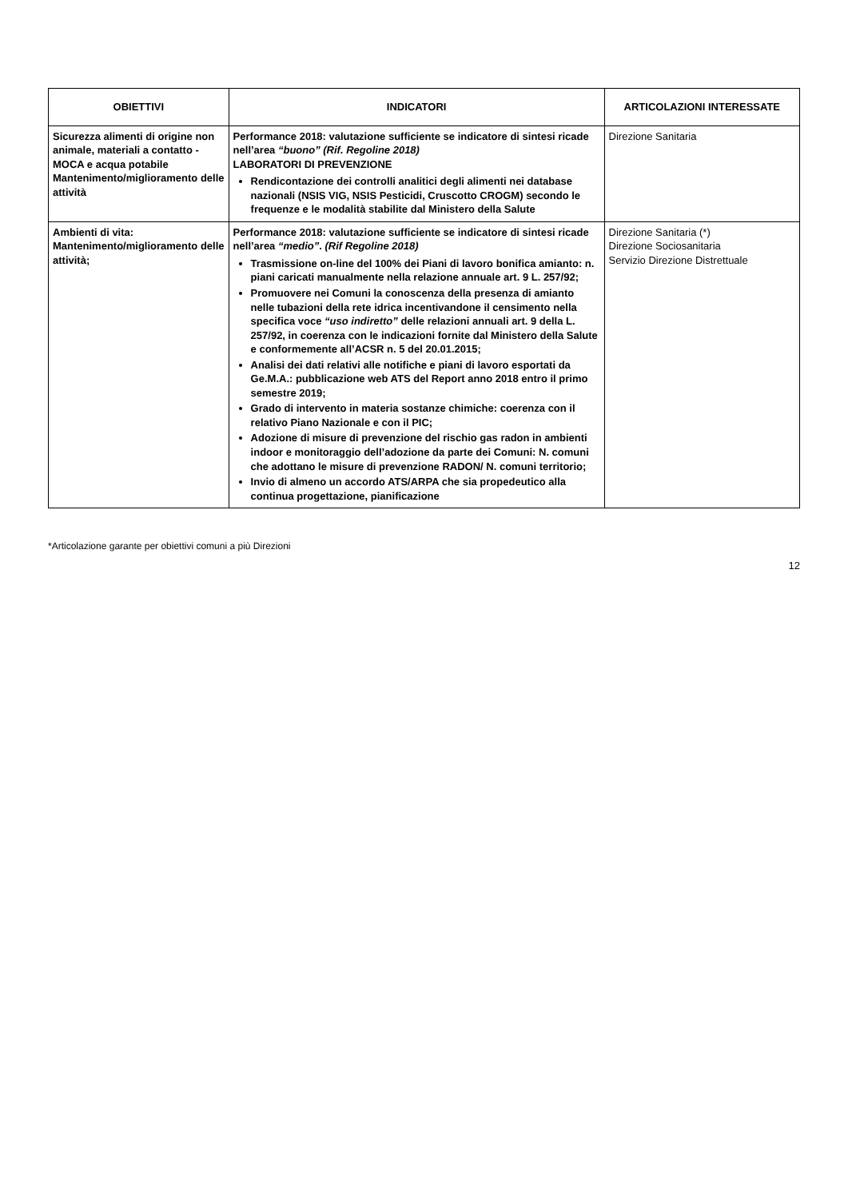| OBIETTIVI | INDICATORI | ARTICOLAZIONI INTERESSATE |
| --- | --- | --- |
| Sicurezza alimenti di origine non animale, materiali a contatto - MOCA e acqua potabile Mantenimento/miglioramento delle attività | Performance 2018: valutazione sufficiente se indicatore di sintesi ricade nell’area “buono” (Rif. Regoline 2018) LABORATORI DI PREVENZIONE Rendicontazione dei controlli analitici degli alimenti nei database nazionali (NSIS VIG, NSIS Pesticidi, Cruscotto CROGM) secondo le frequenze e le modalità stabilite dal Ministero della Salute | Direzione Sanitaria |
| Ambienti di vita: Mantenimento/miglioramento delle attività; | Performance 2018: valutazione sufficiente se indicatore di sintesi ricade nell’area “medio” . (Rif Regoline 2018) Trasmissione on-line del 100% dei Piani di lavoro bonifica amianto: n. piani caricati manualmente nella relazione annuale art. 9 L. 257/92; Promuovere nei Comuni la conoscenza della presenza di amianto nelle tubazioni della rete idrica incentivandone il censimento nella specifica voce “uso indiretto” delle relazioni annuali art. 9 della L. 257/92, in coerenza con le indicazioni fornite dal Ministero della Salute e conformemente all’ACSR n. 5 del 20.01.2015; Analisi dei dati relativi alle notifiche e piani di lavoro esportati da Ge.M.A.: pubblicazione web ATS del Report anno 2018 entro il primo semestre 2019; Grado di intervento in materia sostanze chimiche: coerenza con il relativo Piano Nazionale e con il PIC; Adozione di misure di prevenzione del rischio gas radon in ambienti indoor e monitoraggio dell’adozione da parte dei Comuni: N. comuni che adottano le misure di prevenzione RADON/ N. comuni territorio; Invio di almeno un accordo ATS/ARPA che sia propedeutico alla continua progettazione, pianificazione | Direzione Sanitaria (*) Direzione Sociosanitaria Servizio Direzione Distrettuale |
*Articolazione garante per obiettivi comuni a più Direzioni
12